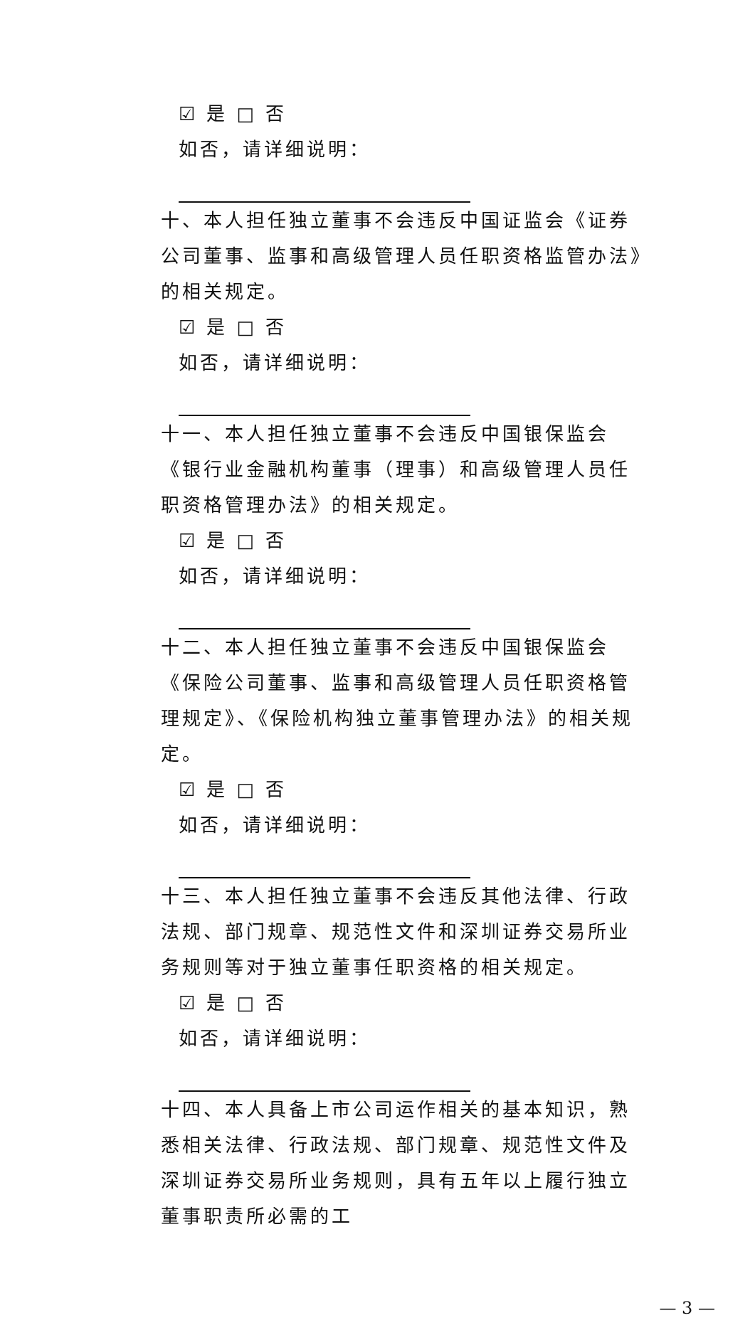☑ 是 □ 否
如否，请详细说明：
十、本人担任独立董事不会违反中国证监会《证券公司董事、监事和高级管理人员任职资格监管办法》的相关规定。
☑ 是 □ 否
如否，请详细说明：
十一、本人担任独立董事不会违反中国银保监会《银行业金融机构董事（理事）和高级管理人员任职资格管理办法》的相关规定。
☑ 是 □ 否
如否，请详细说明：
十二、本人担任独立董事不会违反中国银保监会《保险公司董事、监事和高级管理人员任职资格管理规定》、《保险机构独立董事管理办法》的相关规定。
☑ 是 □ 否
如否，请详细说明：
十三、本人担任独立董事不会违反其他法律、行政法规、部门规章、规范性文件和深圳证券交易所业务规则等对于独立董事任职资格的相关规定。
☑ 是 □ 否
如否，请详细说明：
十四、本人具备上市公司运作相关的基本知识，熟悉相关法律、行政法规、部门规章、规范性文件及深圳证券交易所业务规则，具有五年以上履行独立董事职责所必需的工
— 3 —